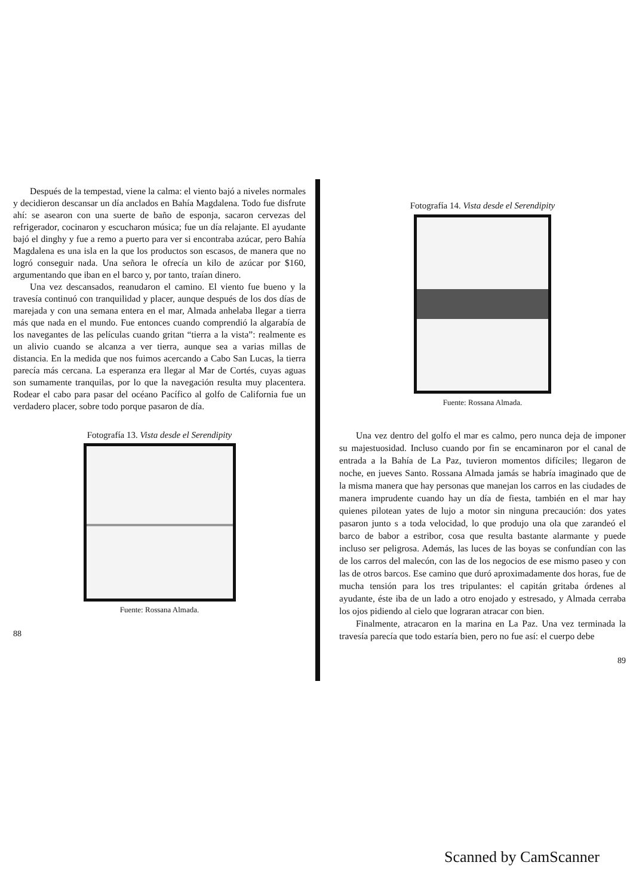Después de la tempestad, viene la calma: el viento bajó a niveles normales y decidieron descansar un día anclados en Bahía Magdalena. Todo fue disfrute ahí: se asearon con una suerte de baño de esponja, sacaron cervezas del refrigerador, cocinaron y escucharon música; fue un día relajante. El ayudante bajó el dinghy y fue a remo a puerto para ver si encontraba azúcar, pero Bahía Magdalena es una isla en la que los productos son escasos, de manera que no logró conseguir nada. Una señora le ofrecía un kilo de azúcar por $160, argumentando que iban en el barco y, por tanto, traían dinero.
Una vez descansados, reanudaron el camino. El viento fue bueno y la travesía continuó con tranquilidad y placer, aunque después de los dos días de marejada y con una semana entera en el mar, Almada anhelaba llegar a tierra más que nada en el mundo. Fue entonces cuando comprendió la algarabía de los navegantes de las películas cuando gritan “tierra a la vista”: realmente es un alivio cuando se alcanza a ver tierra, aunque sea a varias millas de distancia. En la medida que nos fuimos acercando a Cabo San Lucas, la tierra parecía más cercana. La esperanza era llegar al Mar de Cortés, cuyas aguas son sumamente tranquilas, por lo que la navegación resulta muy placentera. Rodear el cabo para pasar del océano Pacífico al golfo de California fue un verdadero placer, sobre todo porque pasaron de día.
Fotografía 13. Vista desde el Serendipity
Fuente: Rossana Almada.
88
Fotografía 14. Vista desde el Serendipity
Fuente: Rossana Almada.
Una vez dentro del golfo el mar es calmo, pero nunca deja de imponer su majestuosidad. Incluso cuando por fin se encaminaron por el canal de entrada a la Bahía de La Paz, tuvieron momentos difíciles; llegaron de noche, en jueves Santo. Rossana Almada jamás se habría imaginado que de la misma manera que hay personas que manejan los carros en las ciudades de manera imprudente cuando hay un día de fiesta, también en el mar hay quienes pilotean yates de lujo a motor sin ninguna precaución: dos yates pasaron junto s a toda velocidad, lo que produjo una ola que zarandeó el barco de babor a estribor, cosa que resulta bastante alarmante y puede incluso ser peligrosa. Además, las luces de las boyas se confundían con las de los carros del malecón, con las de los negocios de ese mismo paseo y con las de otros barcos. Ese camino que duró aproximadamente dos horas, fue de mucha tensión para los tres tripulantes: el capitán gritaba órdenes al ayudante, éste iba de un lado a otro enojado y estresado, y Almada cerraba los ojos pidiendo al cielo que lograran atracar con bien.
Finalmente, atracaron en la marina en La Paz. Una vez terminada la travesía parecía que todo estaría bien, pero no fue así: el cuerpo debe
89
Scanned by CamScanner